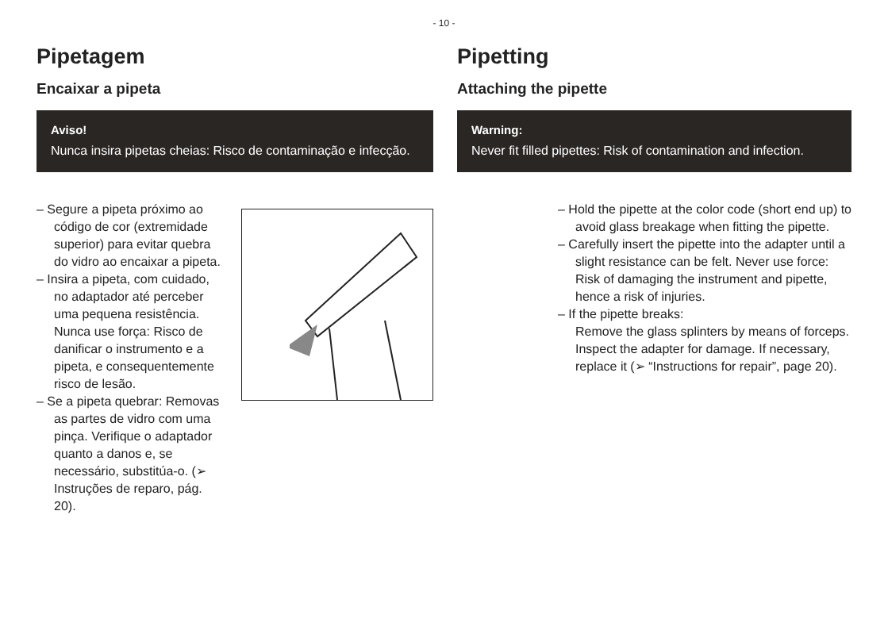- 10 -
Pipetagem
Encaixar a pipeta
Aviso!
Nunca insira pipetas cheias: Risco de contaminação e infecção.
– Segure a pipeta próximo ao código de cor (extremidade superior) para evitar quebra do vidro ao encaixar a pipeta.
– Insira a pipeta, com cuidado, no adaptador até perceber uma pequena resistência. Nunca use força: Risco de danificar o instrumento e a pipeta, e consequentemente risco de lesão.
– Se a pipeta quebrar: Removas as partes de vidro com uma pinça. Verifique o adaptador quanto a danos e, se necessário, substitúa-o. (➢ Instruções de reparo, pág. 20).
Pipetting
Attaching the pipette
Warning:
Never fit filled pipettes: Risk of contamination and infection.
– Hold the pipette at the color code (short end up) to avoid glass breakage when fitting the pipette.
– Carefully insert the pipette into the adapter until a slight resistance can be felt. Never use force: Risk of damaging the instrument and pipette, hence a risk of injuries.
– If the pipette breaks:
Remove the glass splinters by means of forceps. Inspect the adapter for damage. If necessary, replace it (➢ “Instructions for repair”, page 20).